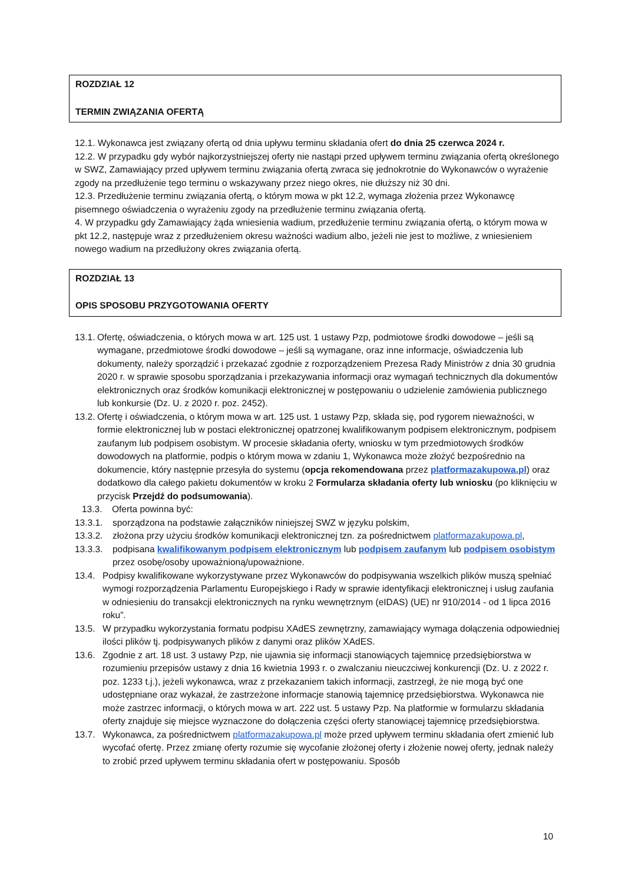ROZDZIAŁ 12
TERMIN ZWIĄZANIA OFERTĄ
12.1. Wykonawca jest związany ofertą od dnia upływu terminu składania ofert do dnia 25 czerwca 2024 r.
12.2. W przypadku gdy wybór najkorzystniejszej oferty nie nastąpi przed upływem terminu związania ofertą określonego w SWZ, Zamawiający przed upływem terminu związania ofertą zwraca się jednokrotnie do Wykonawców o wyrażenie zgody na przedłużenie tego terminu o wskazywany przez niego okres, nie dłuższy niż 30 dni.
12.3. Przedłużenie terminu związania ofertą, o którym mowa w pkt 12.2, wymaga złożenia przez Wykonawcę pisemnego oświadczenia o wyrażeniu zgody na przedłużenie terminu związania ofertą.
4. W przypadku gdy Zamawiający żąda wniesienia wadium, przedłużenie terminu związania ofertą, o którym mowa w pkt 12.2, następuje wraz z przedłużeniem okresu ważności wadium albo, jeżeli nie jest to możliwe, z wniesieniem nowego wadium na przedłużony okres związania ofertą.
ROZDZIAŁ 13
OPIS SPOSOBU PRZYGOTOWANIA OFERTY
13.1. Ofertę, oświadczenia, o których mowa w art. 125 ust. 1 ustawy Pzp, podmiotowe środki dowodowe – jeśli są wymagane, przedmiotowe środki dowodowe – jeśli są wymagane, oraz inne informacje, oświadczenia lub dokumenty, należy sporządzić i przekazać zgodnie z rozporządzeniem Prezesa Rady Ministrów z dnia 30 grudnia 2020 r. w sprawie sposobu sporządzania i przekazywania informacji oraz wymagań technicznych dla dokumentów elektronicznych oraz środków komunikacji elektronicznej w postępowaniu o udzielenie zamówienia publicznego lub konkursie (Dz. U. z 2020 r. poz. 2452).
13.2. Ofertę i oświadczenia, o którym mowa w art. 125 ust. 1 ustawy Pzp, składa się, pod rygorem nieważności, w formie elektronicznej lub w postaci elektronicznej opatrzonej kwalifikowanym podpisem elektronicznym, podpisem zaufanym lub podpisem osobistym. W procesie składania oferty, wniosku w tym przedmiotowych środków dowodowych na platformie, podpis o którym mowa w zdaniu 1, Wykonawca może złożyć bezpośrednio na dokumencie, który następnie przesyła do systemu (opcja rekomendowana przez platformazakupowa.pl) oraz dodatkowo dla całego pakietu dokumentów w kroku 2 Formularza składania oferty lub wniosku (po kliknięciu w przycisk Przejdź do podsumowania).
13.3. Oferta powinna być:
13.3.1. sporządzona na podstawie załączników niniejszej SWZ w języku polskim,
13.3.2. złożona przy użyciu środków komunikacji elektronicznej tzn. za pośrednictwem platformazakupowa.pl,
13.3.3. podpisana kwalifikowanym podpisem elektronicznym lub podpisem zaufanym lub podpisem osobistym przez osobę/osoby upoważnioną/upoważnione.
13.4. Podpisy kwalifikowane wykorzystywane przez Wykonawców do podpisywania wszelkich plików muszą spełniać wymogi rozporządzenia Parlamentu Europejskiego i Rady w sprawie identyfikacji elektronicznej i usług zaufania w odniesieniu do transakcji elektronicznych na rynku wewnętrznym (eIDAS) (UE) nr 910/2014 - od 1 lipca 2016 roku”.
13.5. W przypadku wykorzystania formatu podpisu XAdES zewnętrzny, zamawiający wymaga dołączenia odpowiedniej ilości plików tj. podpisywanych plików z danymi oraz plików XAdES.
13.6. Zgodnie z art. 18 ust. 3 ustawy Pzp, nie ujawnia się informacji stanowiących tajemnicę przedsiębiorstwa w rozumieniu przepisów ustawy z dnia 16 kwietnia 1993 r. o zwalczaniu nieuczciwej konkurencji (Dz. U. z 2022 r. poz. 1233 t.j.), jeżeli wykonawca, wraz z przekazaniem takich informacji, zastrzegł, że nie mogą być one udostępniane oraz wykazał, że zastrzeżone informacje stanowią tajemnicę przedsiębiorstwa. Wykonawca nie może zastrzec informacji, o których mowa w art. 222 ust. 5 ustawy Pzp. Na platformie w formularzu składania oferty znajduje się miejsce wyznaczone do dołączenia części oferty stanowiącej tajemnicę przedsiębiorstwa.
13.7. Wykonawca, za pośrednictwem platformazakupowa.pl może przed upływem terminu składania ofert zmienić lub wycofać ofertę. Przez zmianę oferty rozumie się wycofanie złożonej oferty i złożenie nowej oferty, jednak należy to zrobić przed upływem terminu składania ofert w postępowaniu. Sposób
10